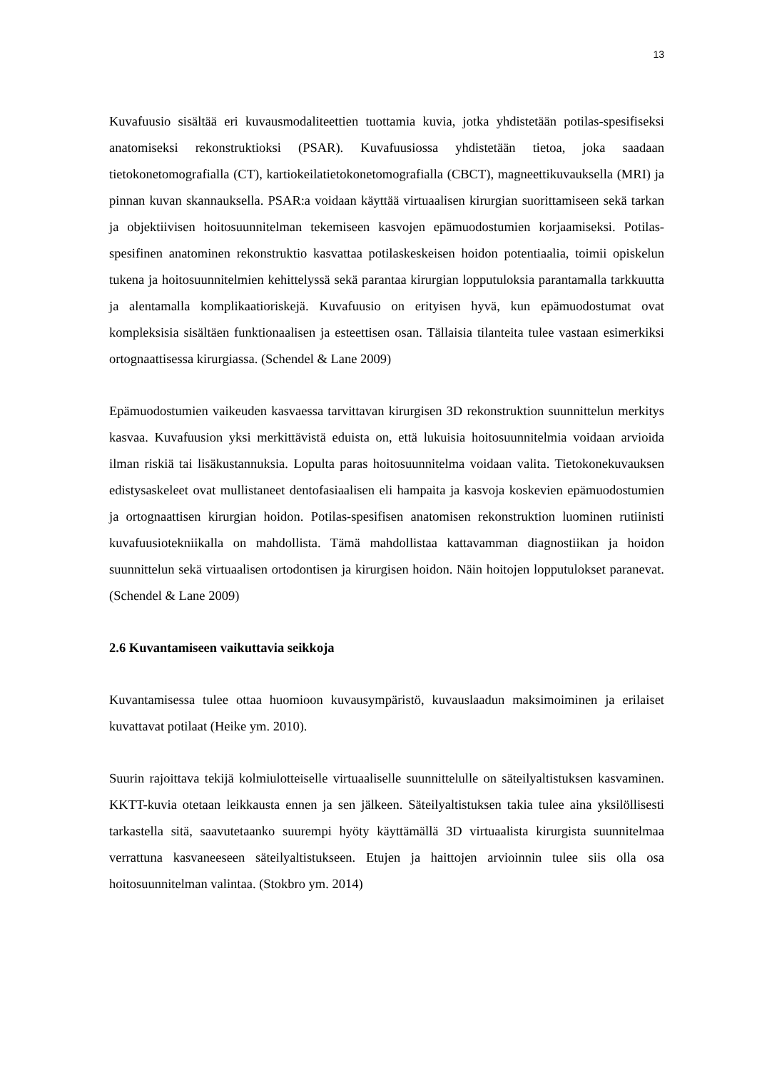13
Kuvafuusio sisältää eri kuvausmodaliteettien tuottamia kuvia, jotka yhdistetään potilas-spesifiseksi anatomiseksi rekonstruktioksi (PSAR). Kuvafuusiossa yhdistetään tietoa, joka saadaan tietokonetomografialla (CT), kartiokeilatietokonetomografialla (CBCT), magneettikuvauksella (MRI) ja pinnan kuvan skannauksella. PSAR:a voidaan käyttää virtuaalisen kirurgian suorittamiseen sekä tarkan ja objektiivisen hoitosuunnitelman tekemiseen kasvojen epämuodostumien korjaamiseksi. Potilas-spesifinen anatominen rekonstruktio kasvattaa potilaskeskeisen hoidon potentiaalia, toimii opiskelun tukena ja hoitosuunnitelmien kehittelyssä sekä parantaa kirurgian lopputuloksia parantamalla tarkkuutta ja alentamalla komplikaatioriskejä. Kuvafuusio on erityisen hyvä, kun epämuodostumat ovat kompleksisia sisältäen funktionaalisen ja esteettisen osan. Tällaisia tilanteita tulee vastaan esimerkiksi ortognaattisessa kirurgiassa. (Schendel & Lane 2009)
Epämuodostumien vaikeuden kasvaessa tarvittavan kirurgisen 3D rekonstruktion suunnittelun merkitys kasvaa. Kuvafuusion yksi merkittävistä eduista on, että lukuisia hoitosuunnitelmia voidaan arvioida ilman riskiä tai lisäkustannuksia. Lopulta paras hoitosuunnitelma voidaan valita. Tietokonekuvauksen edistysaskeleet ovat mullistaneet dentofasiaalisen eli hampaita ja kasvoja koskevien epämuodostumien ja ortognaattisen kirurgian hoidon. Potilas-spesifisen anatomisen rekonstruktion luominen rutiinisti kuvafuusiotekniikalla on mahdollista. Tämä mahdollistaa kattavamman diagnostiikan ja hoidon suunnittelun sekä virtuaalisen ortodontisen ja kirurgisen hoidon. Näin hoitojen lopputulokset paranevat. (Schendel & Lane 2009)
2.6 Kuvantamiseen vaikuttavia seikkoja
Kuvantamisessa tulee ottaa huomioon kuvausympäristö, kuvauslaadun maksimoiminen ja erilaiset kuvattavat potilaat (Heike ym. 2010).
Suurin rajoittava tekijä kolmiulotteiselle virtuaaliselle suunnittelulle on säteilyaltistuksen kasvaminen. KKTT-kuvia otetaan leikkausta ennen ja sen jälkeen. Säteilyaltistuksen takia tulee aina yksilöllisesti tarkastella sitä, saavutetaanko suurempi hyöty käyttämällä 3D virtuaalista kirurgista suunnitelmaa verrattuna kasvaneeseen säteilyaltistukseen. Etujen ja haittojen arvioinnin tulee siis olla osa hoitosuunnitelman valintaa. (Stokbro ym. 2014)